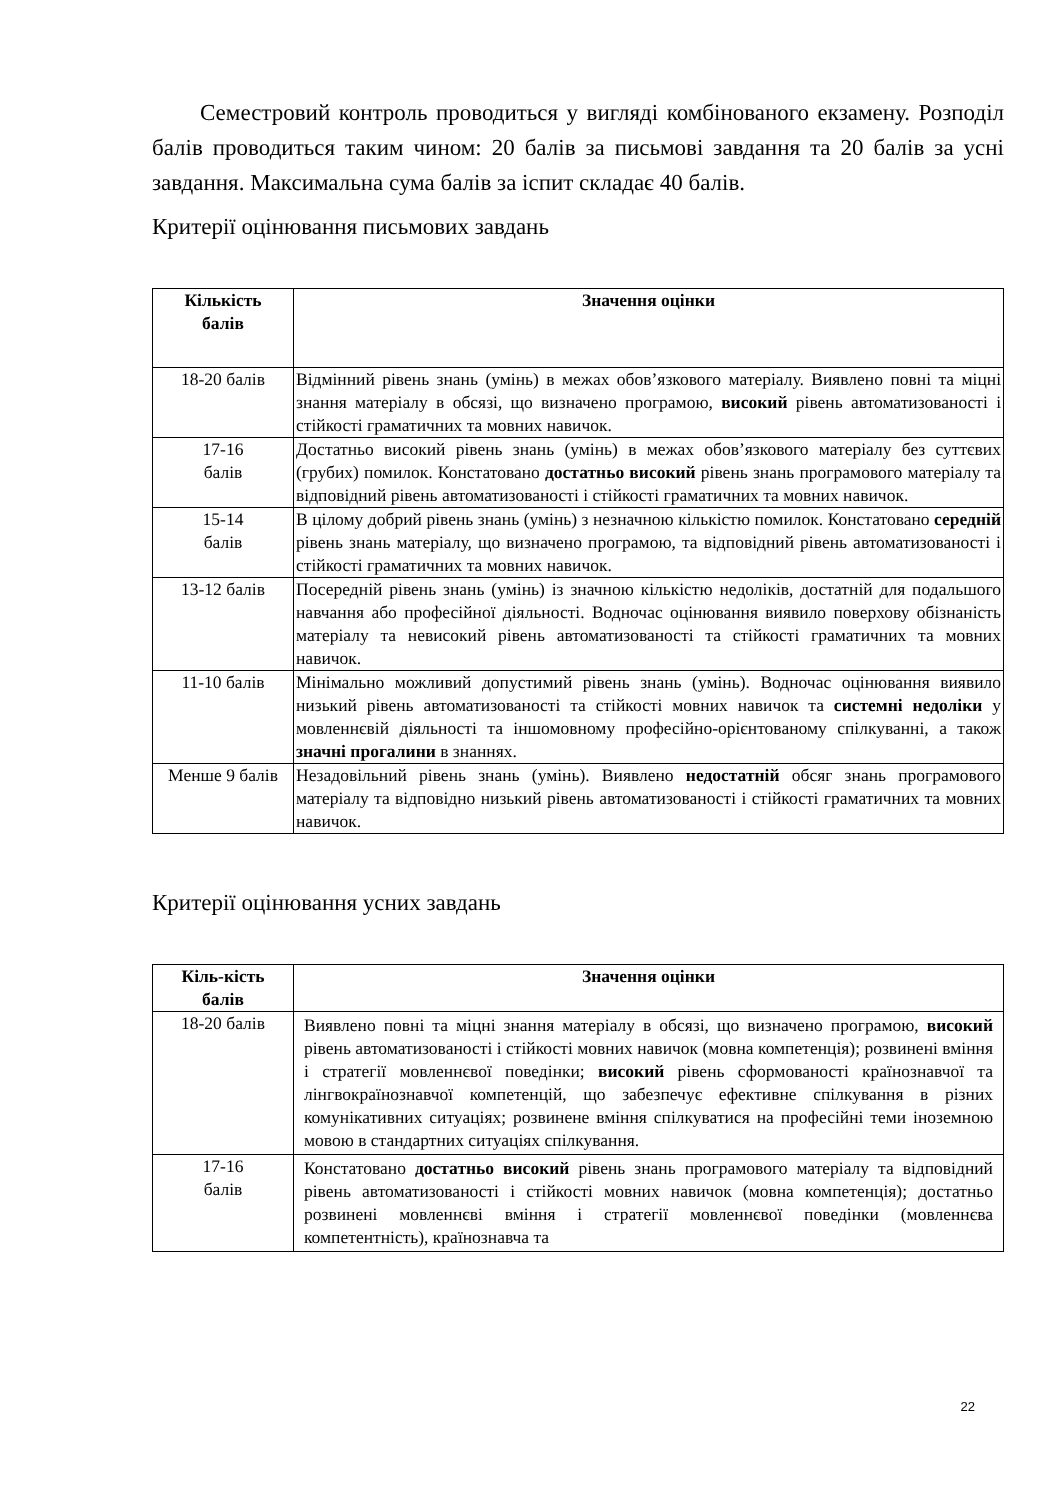Семестровий контроль проводиться у вигляді комбінованого екзамену. Розподіл балів проводиться таким чином: 20 балів за письмові завдання та 20 балів за усні завдання. Максимальна сума балів за іспит складає 40 балів.
Критерії оцінювання письмових завдань
| Кількість балів | Значення оцінки |
| --- | --- |
| 18-20 балів | Відмінний рівень знань (умінь) в межах обов’язкового матеріалу. Виявлено повні та міцні знання матеріалу в обсязі, що визначено програмою, високий рівень автоматизованості і стійкості граматичних та мовних навичок. |
| 17-16 балів | Достатньо високий рівень знань (умінь) в межах обов’язкового матеріалу без суттєвих (грубих) помилок. Констатовано достатньо високий рівень знань програмового матеріалу та відповідний рівень автоматизованості і стійкості граматичних та мовних навичок. |
| 15-14 балів | В цілому добрий рівень знань (умінь) з незначною кількістю помилок. Констатовано середній рівень знань матеріалу, що визначено програмою, та відповідний рівень автоматизованості і стійкості граматичних та мовних навичок. |
| 13-12 балів | Посередній рівень знань (умінь) із значною кількістю недоліків, достатній для подальшого навчання або професійної діяльності. Водночас оцінювання виявило поверхову обізнаність матеріалу та невисокий рівень автоматизованості та стійкості граматичних та мовних навичок. |
| 11-10 балів | Мінімально можливий допустимий рівень знань (умінь). Водночас оцінювання виявило низький рівень автоматизованості та стійкості мовних навичок та системні недоліки у мовленнєвій діяльності та іншомовному професійно-орієнтованому спілкуванні, а також значні прогалини в знаннях. |
| Менше 9 балів | Незадовільний рівень знань (умінь). Виявлено недостатній обсяг знань програмового матеріалу та відповідно низький рівень автоматизованості і стійкості граматичних та мовних навичок. |
Критерії оцінювання усних завдань
| Кіль-кість балів | Значення оцінки |
| --- | --- |
| 18-20 балів | Виявлено повні та міцні знання матеріалу в обсязі, що визначено програмою, високий рівень автоматизованості і стійкості мовних навичок (мовна компетенція); розвинені вміння і стратегії мовленнєвої поведінки; високий рівень сформованості країнознавчої та лінгвокраїнознавчої компетенцій, що забезпечує ефективне спілкування в різних комунікативних ситуаціях; розвинене вміння спілкуватися на професійні теми іноземною мовою в стандартних ситуаціях спілкування. |
| 17-16 балів | Констатовано достатньо високий рівень знань програмового матеріалу та відповідний рівень автоматизованості і стійкості мовних навичок (мовна компетенція); достатньо розвинені мовленнєві вміння і стратегії мовленнєвої поведінки (мовленнєва компетентність), країнознавча та |
22